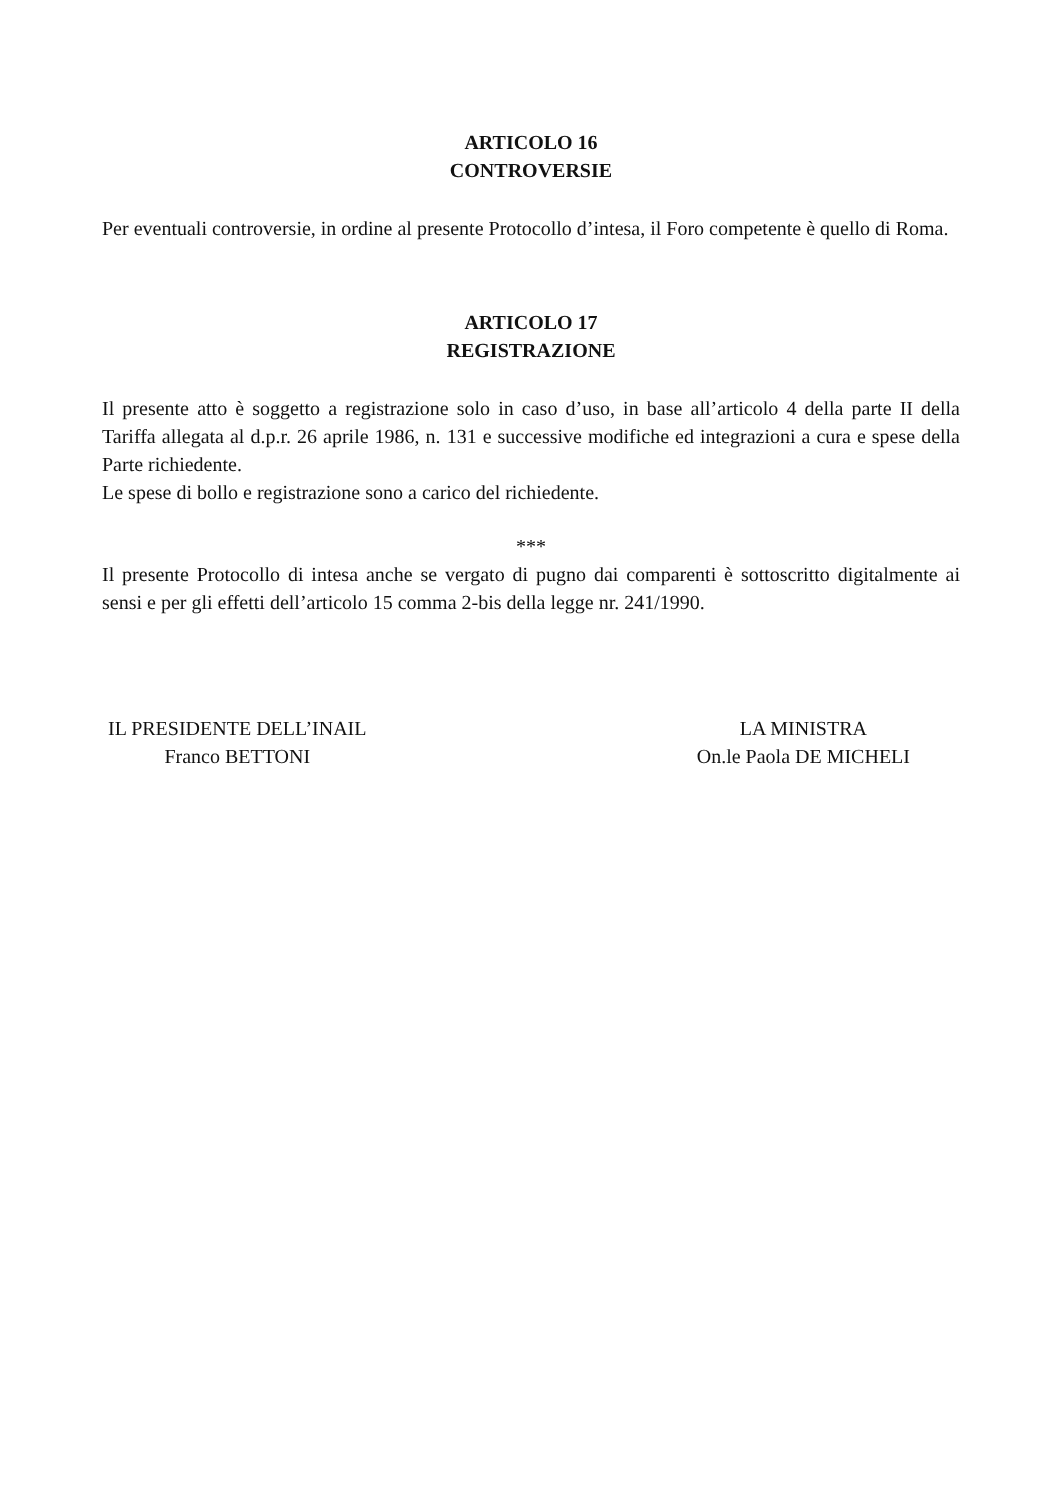ARTICOLO 16
CONTROVERSIE
Per eventuali controversie, in ordine al presente Protocollo d’intesa, il Foro competente è quello di Roma.
ARTICOLO 17
REGISTRAZIONE
Il presente atto è soggetto a registrazione solo in caso d’uso, in base all’articolo 4 della parte II della Tariffa allegata al d.p.r. 26 aprile 1986, n. 131 e successive modifiche ed integrazioni a cura e spese della Parte richiedente.
Le spese di bollo e registrazione sono a carico del richiedente.
***
Il presente Protocollo di intesa anche se vergato di pugno dai comparenti è sottoscritto digitalmente ai sensi e per gli effetti dell’articolo 15 comma 2-bis della legge nr. 241/1990.
IL PRESIDENTE DELL’INAIL
Franco BETTONI
LA MINISTRA
On.le Paola DE MICHELI